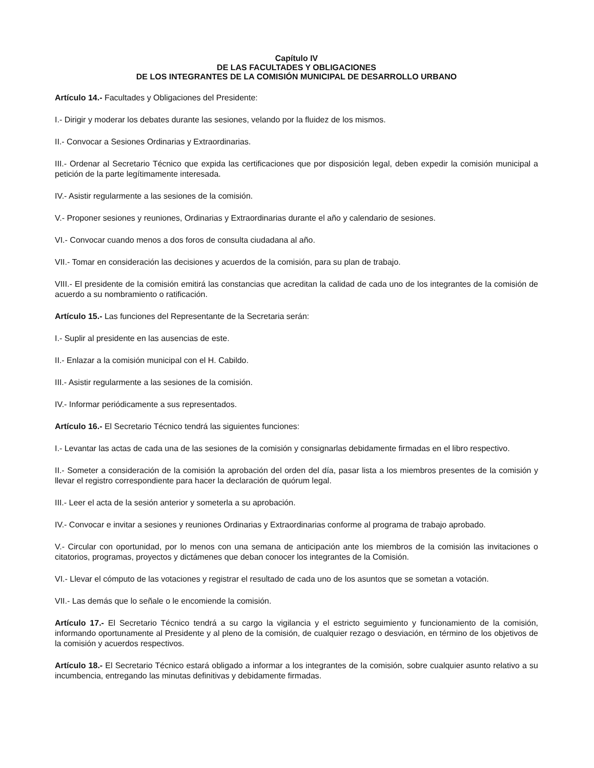Capítulo IV
DE LAS FACULTADES Y OBLIGACIONES
DE LOS INTEGRANTES DE LA COMISIÓN MUNICIPAL DE DESARROLLO URBANO
Artículo 14.- Facultades y Obligaciones del Presidente:
I.- Dirigir y moderar los debates durante las sesiones, velando por la fluidez de los mismos.
II.- Convocar a Sesiones Ordinarias y Extraordinarias.
III.- Ordenar al Secretario Técnico que expida las certificaciones que por disposición legal, deben expedir la comisión municipal a petición de la parte legítimamente interesada.
IV.- Asistir regularmente a las sesiones de la comisión.
V.- Proponer sesiones y reuniones, Ordinarias y Extraordinarias durante el año y calendario de sesiones.
VI.- Convocar cuando menos a dos foros de consulta ciudadana al año.
VII.- Tomar en consideración las decisiones y acuerdos de la comisión, para su plan de trabajo.
VIII.- El presidente de la comisión emitirá las constancias que acreditan la calidad de cada uno de los integrantes de la comisión de acuerdo a su nombramiento o ratificación.
Artículo 15.- Las funciones del Representante de la Secretaria serán:
I.- Suplir al presidente en las ausencias de este.
II.- Enlazar a la comisión municipal con el H. Cabildo.
III.- Asistir regularmente a las sesiones de la comisión.
IV.- Informar periódicamente a sus representados.
Artículo 16.- El Secretario Técnico tendrá las siguientes funciones:
I.- Levantar las actas de cada una de las sesiones de la comisión y consignarlas debidamente firmadas en el libro respectivo.
II.- Someter a consideración de la comisión la aprobación del orden del día, pasar lista a los miembros presentes de la comisión y llevar el registro correspondiente para hacer la declaración de quórum legal.
III.- Leer el acta de la sesión anterior y someterla a su aprobación.
IV.- Convocar e invitar a sesiones y reuniones Ordinarias y Extraordinarias conforme al programa de trabajo aprobado.
V.- Circular con oportunidad, por lo menos con una semana de anticipación ante los miembros de la comisión las invitaciones o citatorios, programas, proyectos y dictámenes que deban conocer los integrantes de la Comisión.
VI.- Llevar el cómputo de las votaciones y registrar el resultado de cada uno de los asuntos que se sometan a votación.
VII.- Las demás que lo señale o le encomiende la comisión.
Artículo 17.- El Secretario Técnico tendrá a su cargo la vigilancia y el estricto seguimiento y funcionamiento de la comisión, informando oportunamente al Presidente y al pleno de la comisión, de cualquier rezago o desviación, en término de los objetivos de la comisión y acuerdos respectivos.
Artículo 18.- El Secretario Técnico estará obligado a informar a los integrantes de la comisión, sobre cualquier asunto relativo a su incumbencia, entregando las minutas definitivas y debidamente firmadas.